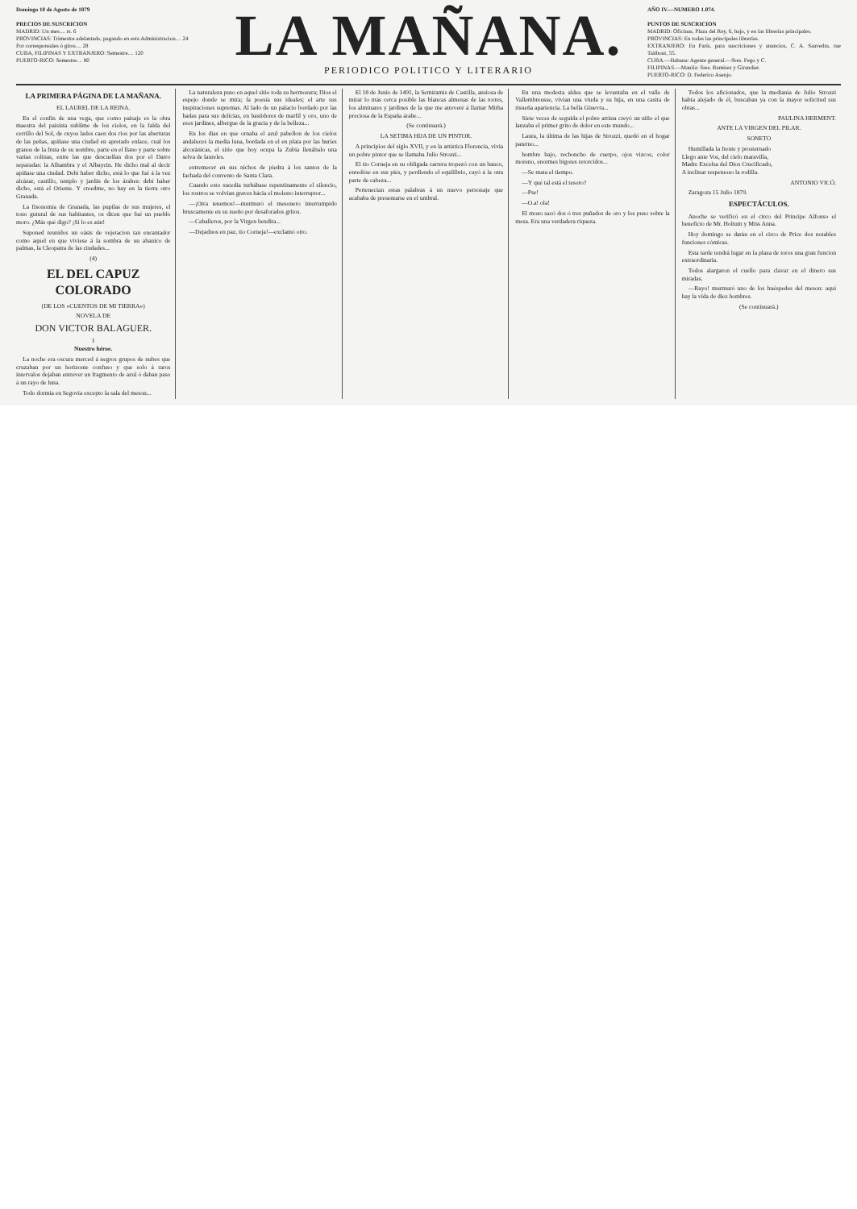Domingo 10 de Agosto de 1879
PRECIOS DE SUSCRICION
MADRID: Un mes.... rs. 6
PROVINCIAS: Trimestre adelantado, pagando en esta Administracion.... 24
Por corresponsales ó giros.... 28
CUBA, FILIPINAS Y EXTRANJERO: Semestre.... 120
PUERTO-RICO: Semestre.... 80
LA MAÑANA.
PERIODICO POLITICO Y LITERARIO
AÑO IV.—NUMERO 1.074.
PUNTOS DE SUSCRICION
MADRID: Oficinas, Plaza del Rey, 6, bajo, y en las librerías principales.
PROVINCIAS: En todas las principales librerías.
EXTRANJERO: En París, para suscriciones y anuncios, C. A. Saavedra, rue Taitbout, 55.
CUBA.—Habana: Agente general.—Sres. Pego y C.
FILIPINAS.—Manila: Sres. Ramirez y Girandier.
PUERTO-RICO: D. Federico Asenjo.
LA PRIMERA PÁGINA DE LA MAÑANA.
EL LAUREL DE LA REINA.
En el confin de una vega, que como paisaje es la obra maestra del paisista sublime de los cielos, en la falda del cerrillo del Sol, de cuyos lados caen dos rios por las aberturas de las peñas, apíñase una ciudad en apretado enlace, cual los granos de la fruta de su nombre, parte en el llano y parte sobre varias colinas, entre las que descuellan dos por el Darro separadas: la Alhambra y el Albaycin. He dicho mal al decir apíñase una ciudad. Debí haber dicho, está lo que fué á la vez alcázar, castillo, templo y jardin de los árabes: debí haber dicho, está el Oriente. Y creedme, no hay en la tierra otro Granada.
La fisonomía de Granada, las pupilas de sus mujeres, el tono gutural de sus habitantes, os dicen que fué un pueblo moro. ¿Más qué digo? ¡Si lo es aún!
Suponed reunidos un oásis de vejetacion tan encantador como aquel en que viviese á la sombra de un abanico de palmas, la Cleopatra de las ciudades...
(4)
EL DEL CAPUZ COLORADO
(DE LOS «CUENTOS DE MI TIERRA»)
NOVELA DE
DON VICTOR BALAGUER.
I
Nuestro héroe.
La noche era oscura merced á negros grupos de nubes que cruzaban por un horizonte confuso y que solo á raros intervalos dejaban entrever un fragmento de azul ó daban paso á un rayo de luna.
Todo dormia en Segovia excepto la sala del meson...
La naturaleza puso en aquel sitio toda su hermosura; Dios el espejo donde se mira; la poesía sus ideales; el arte sus inspiraciones supremas. Al lado de un palacio bordado por las hadas para sus delicias, en bastidores de marfil y oro, uno de esos jardines, albergue de la gracia y de la belleza...
En los dias en que ornaba el azul pabellon de los cielos andaluces la media luna, bordada en el en plata por las huríes alcoránicas, el sitio que hoy ocupa la Zubia llenábalo una selva de laureles.
extremecer en sus nichos de piedra á los santos de la fachada del convento de Santa Clara.
Cuando esto sucedia turbábase repentinamente el silencio, los rostros se volvian graves hácia el molesto interruptor...
—¡Otra tenemos!—murmuró el mesonero interrumpido bruscamente en su sueño por desaforados gritos.
—Caballeros, por la Virgen bendita...
—Dejadnos en paz, tio Corneja!—exclamó otro.
El 18 de Junio de 1491, la Semíramis de Castilla, ansiosa de mirar lo más cerca posible las blancas almenas de las torres, los alminares y jardines de la que me atreveré á llamar Mirha preciosa de la España árabe...
(Se continuará.)
LA SETIMA HIJA DE UN PINTOR.
A principios del siglo XVII, y en la artística Florencia, vivia un pobre pintor que se llamaba Julio Strozzi...
El tio Corneja en su obligada carrera tropezó con un banco, enredóse en sus piés, y perdiendo el equilibrio, cayó á la otra parte de cabeza...
Pertenecian estas palabras á un nuevo personaje que acababa de presentarse en el umbral.
En una modesta aldea que se levantaba en el valle de Vallembreusse, vivian una viuda y su hija, en una casita de risueña apariencia. La bella Ginevra...
Siete veces de seguida el pobre artista creyó un niño el que lanzaba el primer grito de dolor en este mundo...
Laura, la última de las hijas de Strozzi, quedó en el hogar paterno...
hombre bajo, rechoncho de cuerpo, ojos vizcos, color moreno, enormes bigotes retorcidos...
—Se mata el tiempo.
—Y qué tal está el tesoro?
—Pse!
—O.a! ola!
El mozo sacó dos ó tres puñados de oro y los puso sobre la mesa. Era una verdadera riqueza.
Todos los aficionados, que la medianía de Julio Strozzi habia alejado de él, buscaban ya con la mayor solicitud sus obras...
PAULINA HERMENT.
ANTE LA VIRGEN DEL PILAR.
SONETO
Humillada la frente y prosternado
Llego ante Vos, del cielo maravilla,
Madre Excelsa del Dios Crucificado,
A inclinar respetuoso la rodilla.
ANTONIO VICÓ.
Zaragoza 15 Julio 1879.
ESPECTÁCULOS.
Anoche se verificó en el circo del Príncipe Alfonso el beneficio de Mr. Holtum y Miss Anna.
Hoy domingo se darán en el circo de Price dos notables funciones cómicas.
Esta tarde tendrá lugar en la plaza de toros una gran funcion extraordinaria.
Todos alargaron el cuello para clavar en el dinero sus miradas.
—Rayo! murmuró uno de los huéspedes del meson: aquí hay la vida de diez hombres.
(Se continuará.)